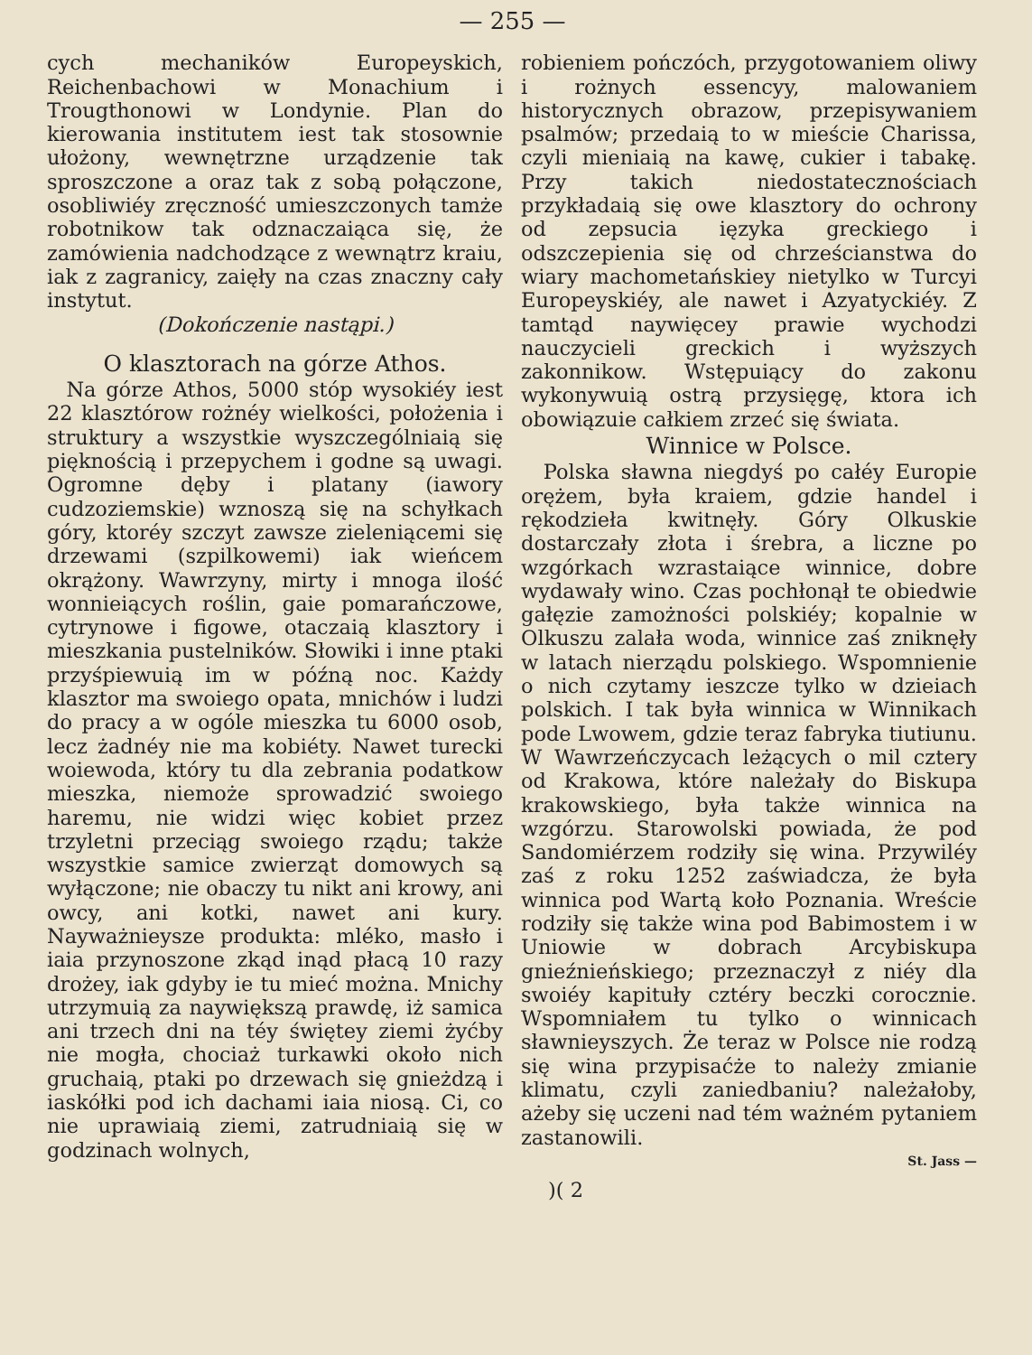— 255 —
cych mechaników Europeyskich, Reichenbachowi w Monachium i Trougthonowi w Londynie. Plan do kierowania institutem iest tak stosownie ułożony, wewnętrzne urządzenie tak sproszczone a oraz tak z sobą połączone, osobliwiéy zręczność umieszczonych tamże robotnikow tak odznaczaiąca się, że zamówienia nadchodzące z wewnątrz kraiu, iak z zagranicy, zaięły na czas znaczny cały instytut.
(Dokończenie nastąpi.)
O klasztorach na górze Athos.
Na górze Athos, 5000 stóp wysokiéy iest 22 klasztórow rożnéy wielkości, położenia i struktury a wszystkie wyszczególniaią się pięknością i przepychem i godne są uwagi. Ogromne dęby i platany (iawory cudzoziemskie) wznoszą się na schyłkach góry, ktoréy szczyt zawsze zieleniącemi się drzewami (szpilkowemi) iak wieńcem okrążony. Wawrzyny, mirty i mnoga ilość wonnieiących roślin, gaie pomarańczowe, cytrynowe i figowe, otaczaią klasztory i mieszkania pustelników. Słowiki i inne ptaki przyśpiewuią im w późną noc. Każdy klasztor ma swoiego opata, mnichów i ludzi do pracy a w ogóle mieszka tu 6000 osob, lecz żadnéy nie ma kobiéty. Nawet turecki woiewoda, który tu dla zebrania podatkow mieszka, niemoże sprowadzić swoiego haremu, nie widzi więc kobiet przez trzyletni przeciąg swoiego rządu; także wszystkie samice zwierząt domowych są wyłączone; nie obaczy tu nikt ani krowy, ani owcy, ani kotki, nawet ani kury. Nayważnieysze produkta: mléko, masło i iaia przynoszone zkąd inąd płacą 10 razy drożey, iak gdyby ie tu mieć można. Mnichy utrzymuią za naywiększą prawdę, iż samica ani trzech dni na téy świętey ziemi żyćby nie mogła, chociaż turkawki około nich gruchaią, ptaki po drzewach się gnieżdzą i iaskółki pod ich dachami iaia niosą. Ci, co nie uprawiaią ziemi, zatrudniaią się w godzinach wolnych,
robieniem pończóch, przygotowaniem oliwy i rożnych essencyy, malowaniem historycznych obrazow, przepisywaniem psalmów; przedaią to w mieście Charissa, czyli mieniaią na kawę, cukier i tabakę. Przy takich niedostatecznościach przykładaią się owe klasztory do ochrony od zepsucia ięzyka greckiego i odszczepienia się od chrześcianstwa do wiary machometańskiey nietylko w Turcyi Europeyskiéy, ale nawet i Azyatyckiéy. Z tamtąd naywięcey prawie wychodzi nauczycieli greckich i wyższych zakonnikow. Wstępuiący do zakonu wykonywuią ostrą przysięgę, ktora ich obowiązuie całkiem zrzeć się świata.
Winnice w Polsce.
Polska sławna niegdyś po całéy Europie orężem, była kraiem, gdzie handel i rękodzieła kwitnęły. Góry Olkuskie dostarczały złota i śrebra, a liczne po wzgórkach wzrastaiące winnice, dobre wydawały wino. Czas pochłonął te obiedwie gałęzie zamożności polskiéy; kopalnie w Olkuszu zalała woda, winnice zaś zniknęły w latach nierządu polskiego. Wspomnienie o nich czytamy ieszcze tylko w dzieiach polskich. I tak była winnica w Winnikach pode Lwowem, gdzie teraz fabryka tiutiunu. W Wawrzeńczycach leżących o mil cztery od Krakowa, które należały do Biskupa krakowskiego, była także winnica na wzgórzu. Starowolski powiada, że pod Sandomiérzem rodziły się wina. Przywiléy zaś z roku 1252 zaświadcza, że była winnica pod Wartą koło Poznania. Wreście rodziły się także wina pod Babimostem i w Uniowie w dobrach Arcybiskupa gnieźnieńskiego; przeznaczył z niéy dla swoiéy kapituły cztéry beczki corocznie. Wspomniałem tu tylko o winnicach sławnieyszych. Że teraz w Polsce nie rodzą się wina przypisaćże to należy zmianie klimatu, czyli zaniedbaniu? należałoby, ażeby się uczeni nad tém ważném pytaniem zastanowili.
St. Jass —
)( 2